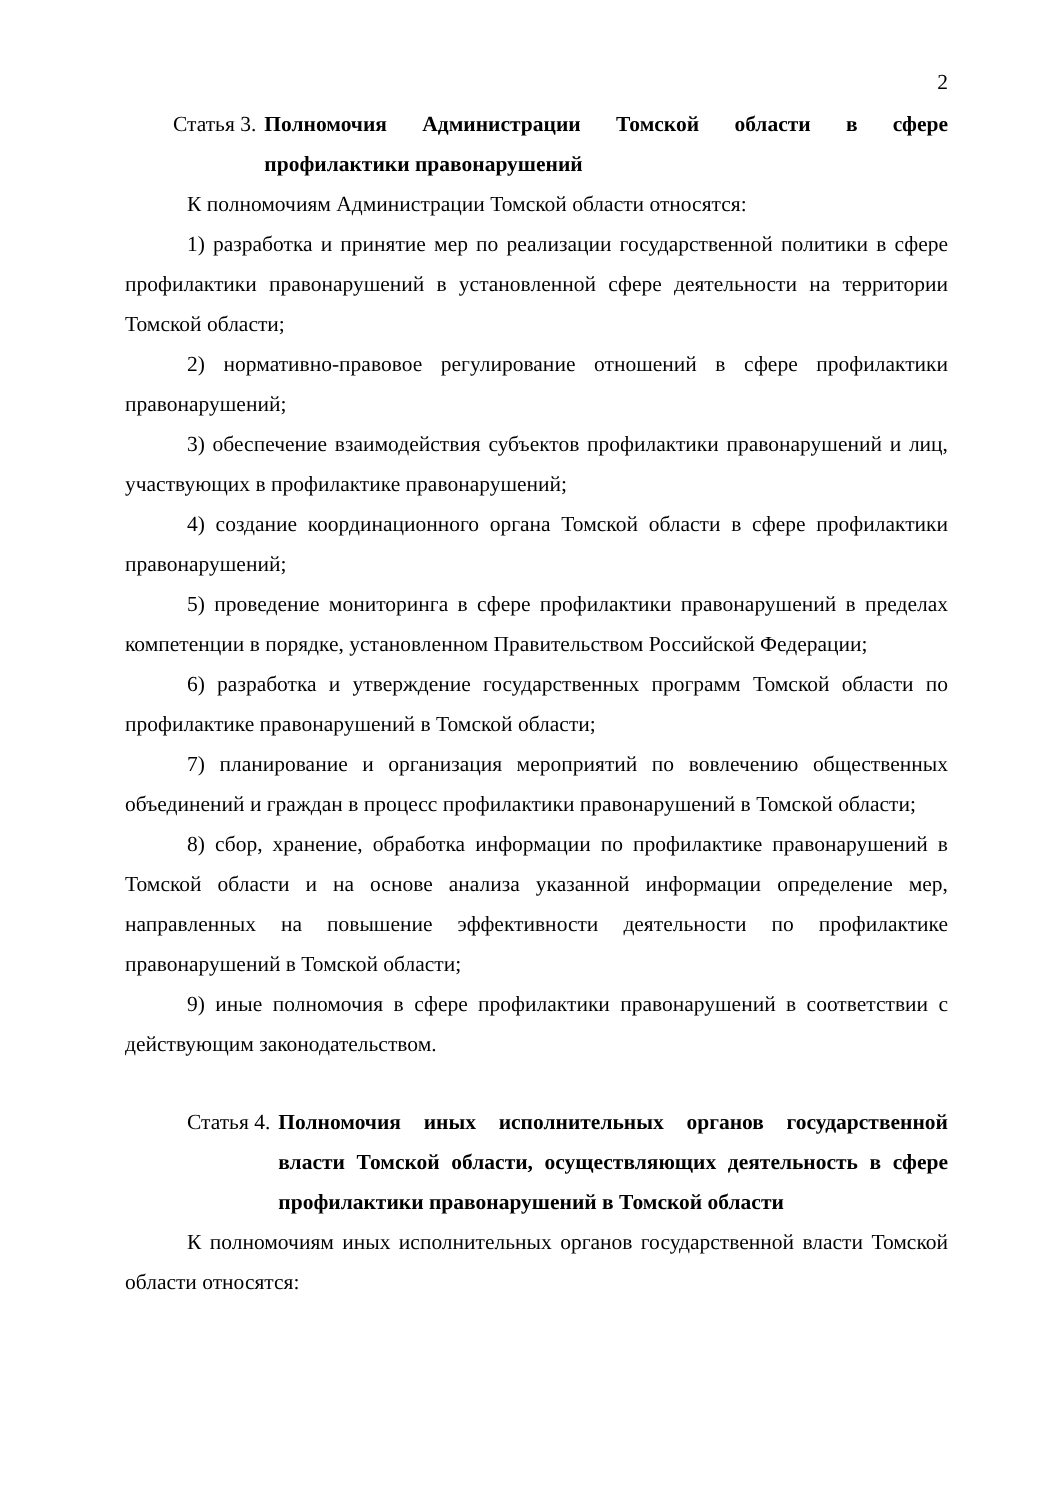2
Статья 3. Полномочия Администрации Томской области в сфере профилактики правонарушений
К полномочиям Администрации Томской области относятся:
1) разработка и принятие мер по реализации государственной политики в сфере профилактики правонарушений в установленной сфере деятельности на территории Томской области;
2) нормативно-правовое регулирование отношений в сфере профилактики правонарушений;
3) обеспечение взаимодействия субъектов профилактики правонарушений и лиц, участвующих в профилактике правонарушений;
4) создание координационного органа Томской области в сфере профилактики правонарушений;
5) проведение мониторинга в сфере профилактики правонарушений в пределах компетенции в порядке, установленном Правительством Российской Федерации;
6) разработка и утверждение государственных программ Томской области по профилактике правонарушений в Томской области;
7) планирование и организация мероприятий по вовлечению общественных объединений и граждан в процесс профилактики правонарушений в Томской области;
8) сбор, хранение, обработка информации по профилактике правонарушений в Томской области и на основе анализа указанной информации определение мер, направленных на повышение эффективности деятельности по профилактике правонарушений в Томской области;
9) иные полномочия в сфере профилактики правонарушений в соответствии с действующим законодательством.
Статья 4. Полномочия иных исполнительных органов государственной власти Томской области, осуществляющих деятельность в сфере профилактики правонарушений в Томской области
К полномочиям иных исполнительных органов государственной власти Томской области относятся: